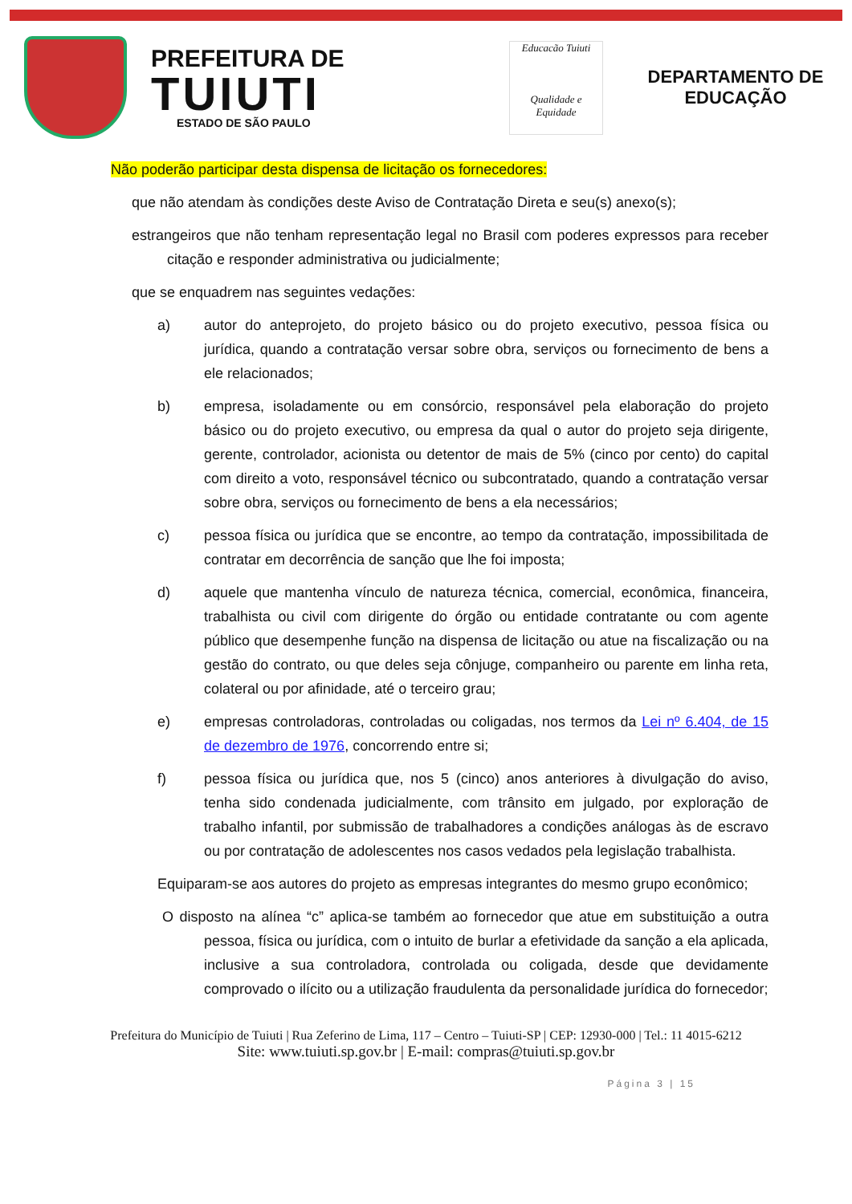PREFEITURA DE
TUIUTI
ESTADO DE SÃO PAULO
Educacão Tuiuti
Qualidade e Equidade
DEPARTAMENTO DE EDUCAÇÃO
Não poderão participar desta dispensa de licitação os fornecedores:
que não atendam às condições deste Aviso de Contratação Direta e seu(s) anexo(s);
estrangeiros que não tenham representação legal no Brasil com poderes expressos para receber citação e responder administrativa ou judicialmente;
que se enquadrem nas seguintes vedações:
a) autor do anteprojeto, do projeto básico ou do projeto executivo, pessoa física ou jurídica, quando a contratação versar sobre obra, serviços ou fornecimento de bens a ele relacionados;
b) empresa, isoladamente ou em consórcio, responsável pela elaboração do projeto básico ou do projeto executivo, ou empresa da qual o autor do projeto seja dirigente, gerente, controlador, acionista ou detentor de mais de 5% (cinco por cento) do capital com direito a voto, responsável técnico ou subcontratado, quando a contratação versar sobre obra, serviços ou fornecimento de bens a ela necessários;
c) pessoa física ou jurídica que se encontre, ao tempo da contratação, impossibilitada de contratar em decorrência de sanção que lhe foi imposta;
d) aquele que mantenha vínculo de natureza técnica, comercial, econômica, financeira, trabalhista ou civil com dirigente do órgão ou entidade contratante ou com agente público que desempenhe função na dispensa de licitação ou atue na fiscalização ou na gestão do contrato, ou que deles seja cônjuge, companheiro ou parente em linha reta, colateral ou por afinidade, até o terceiro grau;
e) empresas controladoras, controladas ou coligadas, nos termos da Lei nº 6.404, de 15 de dezembro de 1976, concorrendo entre si;
f) pessoa física ou jurídica que, nos 5 (cinco) anos anteriores à divulgação do aviso, tenha sido condenada judicialmente, com trânsito em julgado, por exploração de trabalho infantil, por submissão de trabalhadores a condições análogas às de escravo ou por contratação de adolescentes nos casos vedados pela legislação trabalhista.
Equiparam-se aos autores do projeto as empresas integrantes do mesmo grupo econômico;
O disposto na alínea “c” aplica-se também ao fornecedor que atue em substituição a outra pessoa, física ou jurídica, com o intuito de burlar a efetividade da sanção a ela aplicada, inclusive a sua controladora, controlada ou coligada, desde que devidamente comprovado o ilícito ou a utilização fraudulenta da personalidade jurídica do fornecedor;
Prefeitura do Município de Tuiuti | Rua Zeferino de Lima, 117 – Centro – Tuiuti-SP | CEP: 12930-000 | Tel.: 11 4015-6212
Site: www.tuiuti.sp.gov.br | E-mail: compras@tuiuti.sp.gov.br
Página 3 | 15